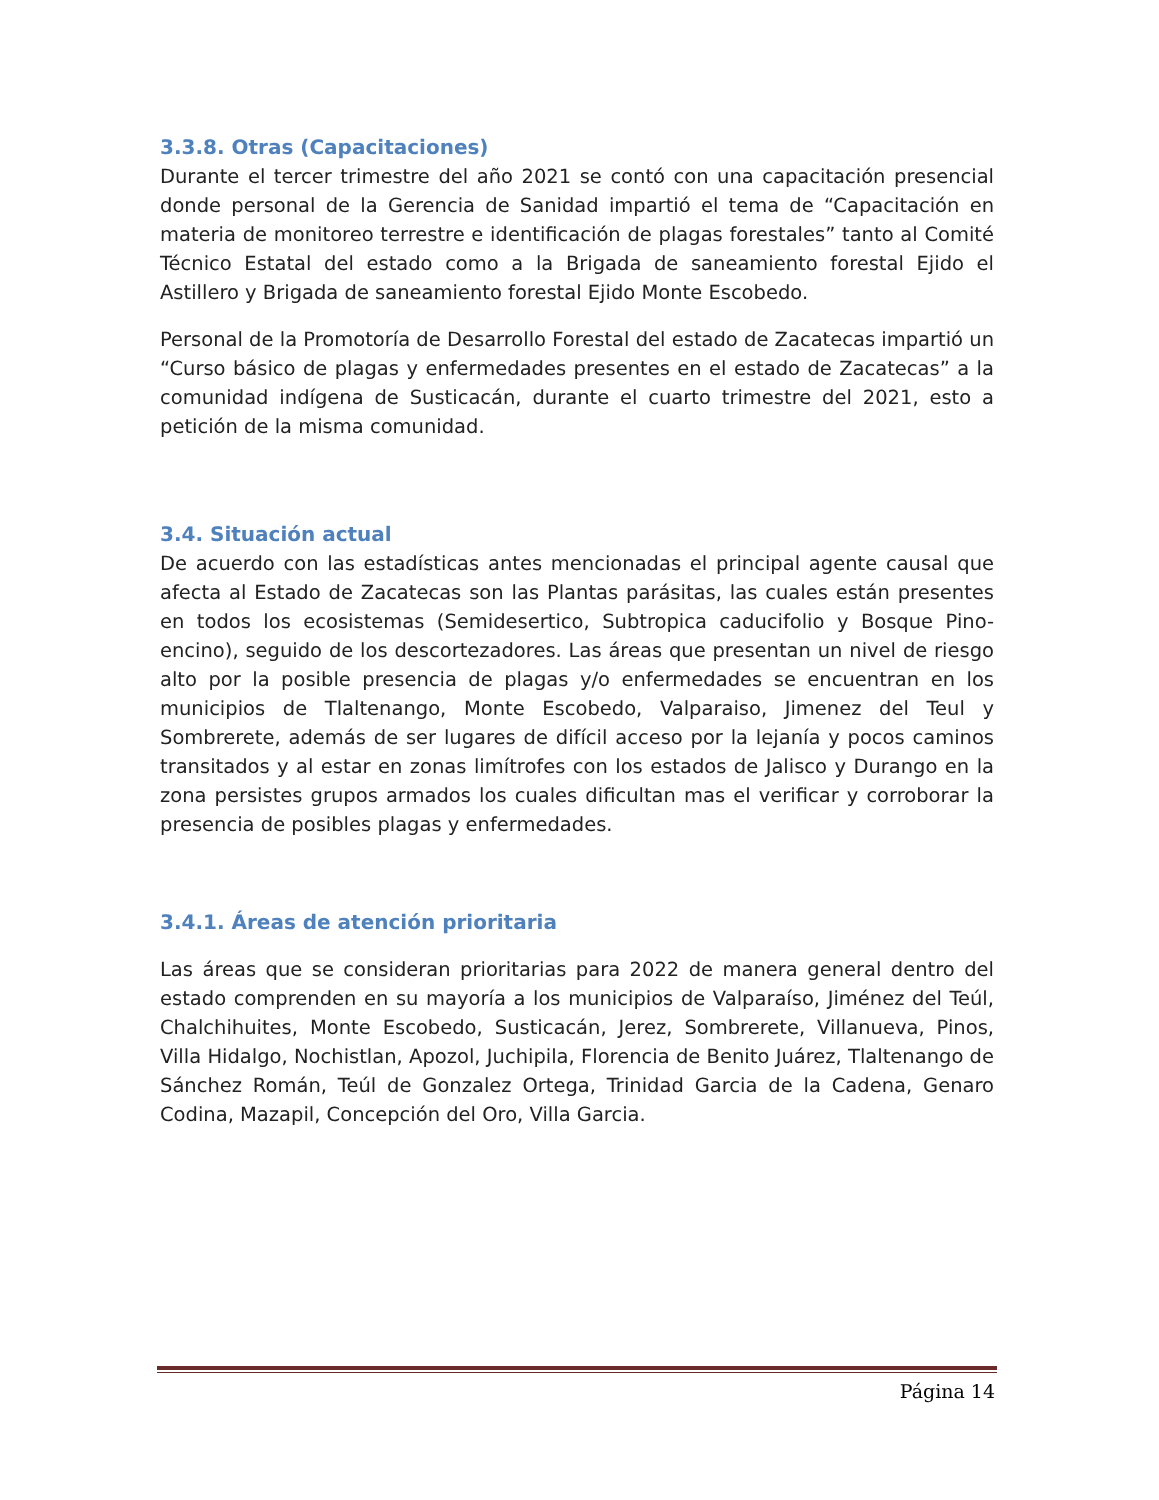3.3.8. Otras (Capacitaciones)
Durante el tercer trimestre del año 2021 se contó con una capacitación presencial donde personal de la Gerencia de Sanidad impartió el tema de “Capacitación en materia de monitoreo terrestre e identificación de plagas forestales” tanto al Comité Técnico Estatal del estado como a la Brigada de saneamiento forestal Ejido el Astillero y Brigada de saneamiento forestal Ejido Monte Escobedo.
Personal de la Promotoría de Desarrollo Forestal del estado de Zacatecas impartió un “Curso básico de plagas y enfermedades presentes en el estado de Zacatecas” a la comunidad indígena de Susticacán, durante el cuarto trimestre del 2021, esto a petición de la misma comunidad.
3.4. Situación actual
De acuerdo con las estadísticas antes mencionadas el principal agente causal que afecta al Estado de Zacatecas son las Plantas parásitas, las cuales están presentes en todos los ecosistemas (Semidesertico, Subtropica caducifolio y Bosque Pino-encino), seguido de los descortezadores. Las áreas que presentan un nivel de riesgo alto por la posible presencia de plagas y/o enfermedades se encuentran en los municipios de Tlaltenango, Monte Escobedo, Valparaiso, Jimenez del Teul y Sombrerete, además de ser lugares de difícil acceso por la lejanía y pocos caminos transitados y al estar en zonas limítrofes con los estados de Jalisco y Durango en la zona persistes grupos armados los cuales dificultan mas el verificar y corroborar la presencia de posibles plagas y enfermedades.
3.4.1. Áreas de atención prioritaria
Las áreas que se consideran prioritarias para 2022 de manera general dentro del estado comprenden en su mayoría a los municipios de Valparaíso, Jiménez del Teúl, Chalchihuites, Monte Escobedo, Susticacán, Jerez, Sombrerete, Villanueva, Pinos, Villa Hidalgo, Nochistlan, Apozol, Juchipila, Florencia de Benito Juárez, Tlaltenango de Sánchez Román, Teúl de Gonzalez Ortega, Trinidad Garcia de la Cadena, Genaro Codina, Mazapil, Concepción del Oro, Villa Garcia.
Página 14